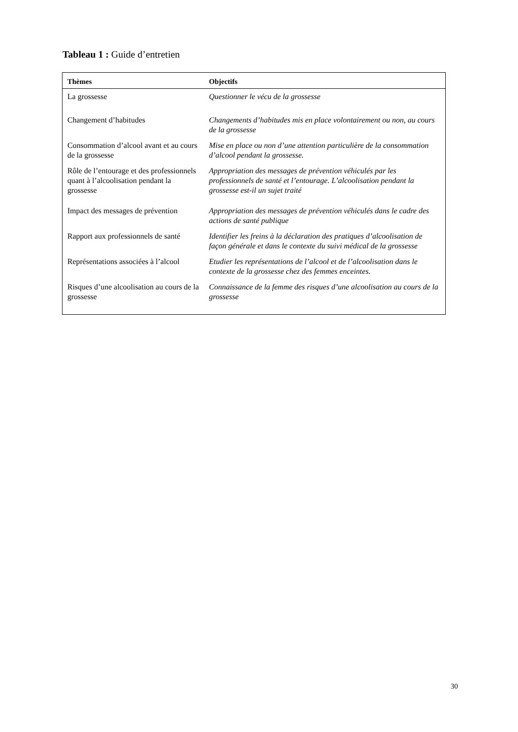Tableau 1 : Guide d’entretien
| Thèmes | Objectifs |
| --- | --- |
| La grossesse | Questionner le vécu de la grossesse |
| Changement d’habitudes | Changements d’habitudes mis en place volontairement ou non, au cours de la grossesse |
| Consommation d’alcool avant et au cours de la grossesse | Mise en place ou non d’une attention particulière de la consommation d’alcool pendant la grossesse. |
| Rôle de l’entourage et des professionnels quant à l’alcoolisation pendant la grossesse | Appropriation des messages de prévention véhiculés par les professionnels de santé et l’entourage. L’alcoolisation pendant la grossesse est-il un sujet traité |
| Impact des messages de prévention | Appropriation des messages de prévention véhiculés dans le cadre des actions de santé publique |
| Rapport aux professionnels de santé | Identifier les freins à la déclaration des pratiques d’alcoolisation de façon générale et dans le contexte du suivi médical de la grossesse |
| Représentations associées à l’alcool | Etudier les représentations de l’alcool et de l’alcoolisation dans le contexte de la grossesse chez des femmes enceintes. |
| Risques d’une alcoolisation au cours de la grossesse | Connaissance de la femme des risques d’une alcoolisation au cours de la grossesse |
30